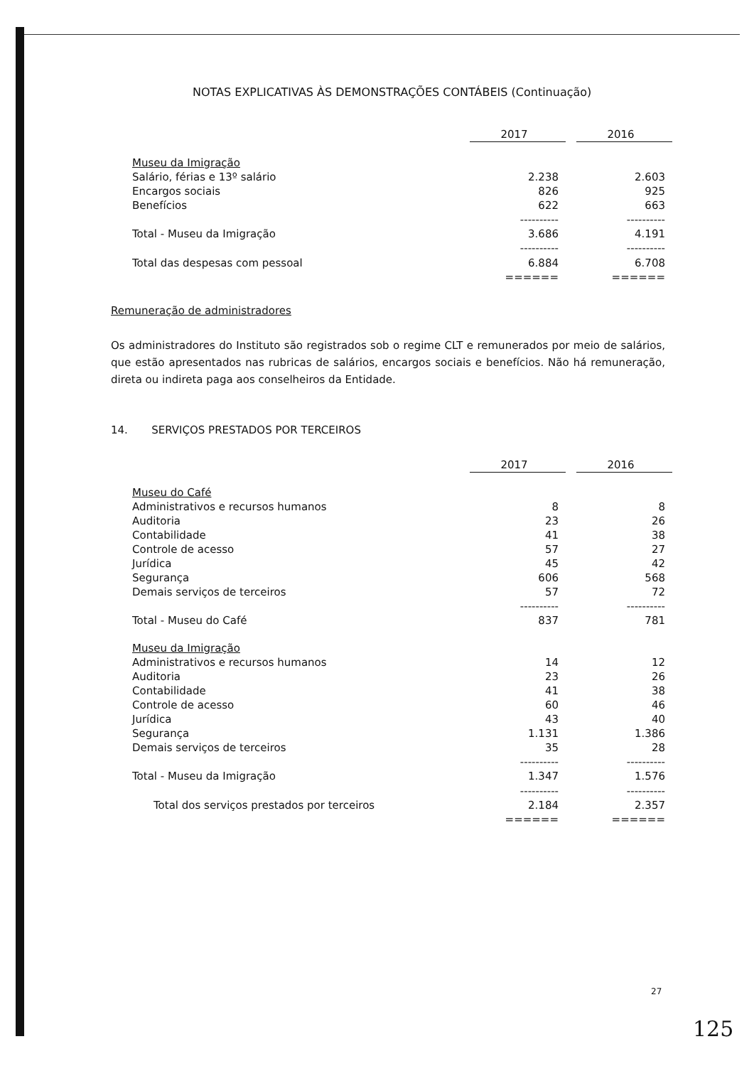NOTAS EXPLICATIVAS ÀS DEMONSTRAÇÕES CONTÁBEIS (Continuação)
| | 2017 | | 2016 |
| --- | --- | --- | --- |
| Museu da Imigração | | | |
| Salário, férias e 13º salário | 2.238 | | 2.603 |
| Encargos sociais | 826 | | 925 |
| Benefícios | 622 | | 663 |
| | ---------- | | ---------- |
| Total - Museu da Imigração | 3.686 | | 4.191 |
| | ---------- | | ---------- |
| Total das despesas com pessoal | 6.884 | | 6.708 |
| | ====== | | ====== |
Remuneração de administradores
Os administradores do Instituto são registrados sob o regime CLT e remunerados por meio de salários, que estão apresentados nas rubricas de salários, encargos sociais e benefícios. Não há remuneração, direta ou indireta paga aos conselheiros da Entidade.
14. SERVIÇOS PRESTADOS POR TERCEIROS
| | 2017 | | 2016 |
| --- | --- | --- | --- |
| Museu do Café | | | |
| Administrativos e recursos humanos | 8 | | 8 |
| Auditoria | 23 | | 26 |
| Contabilidade | 41 | | 38 |
| Controle de acesso | 57 | | 27 |
| Jurídica | 45 | | 42 |
| Segurança | 606 | | 568 |
| Demais serviços de terceiros | 57 | | 72 |
| | ---------- | | ---------- |
| Total - Museu do Café | 837 | | 781 |
| Museu da Imigração | | | |
| Administrativos e recursos humanos | 14 | | 12 |
| Auditoria | 23 | | 26 |
| Contabilidade | 41 | | 38 |
| Controle de acesso | 60 | | 46 |
| Jurídica | 43 | | 40 |
| Segurança | 1.131 | | 1.386 |
| Demais serviços de terceiros | 35 | | 28 |
| | ---------- | | ---------- |
| Total - Museu da Imigração | 1.347 | | 1.576 |
| | ---------- | | ---------- |
| Total dos serviços prestados por terceiros | 2.184 | | 2.357 |
| | ====== | | ====== |
27
125